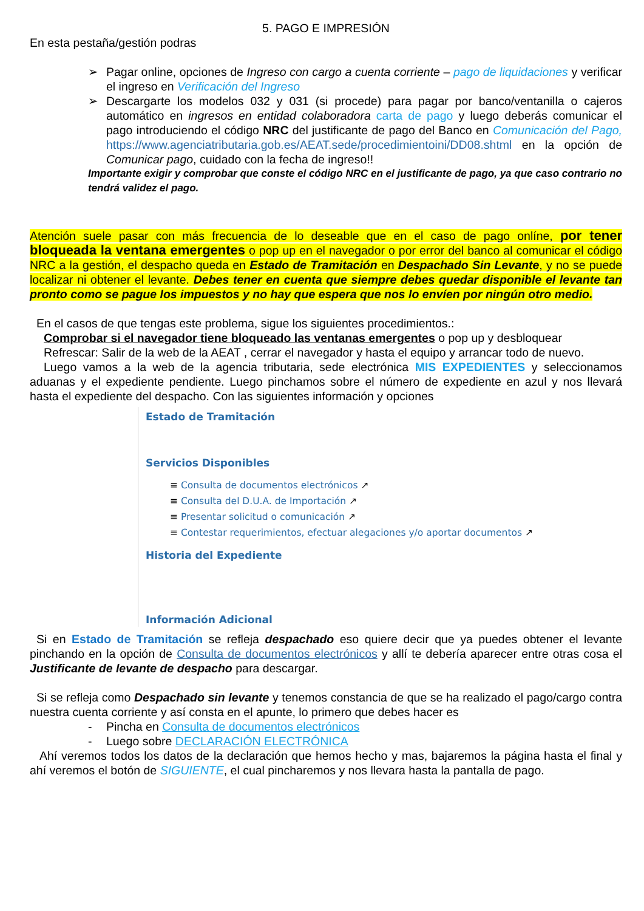5. PAGO E IMPRESIÓN
En esta pestaña/gestión podras
➢ Pagar online, opciones de Ingreso con cargo a cuenta corriente – pago de liquidaciones y verificar el ingreso en Verificación del Ingreso
➢ Descargarte los modelos 032 y 031 (si procede) para pagar por banco/ventanilla o cajeros automático en ingresos en entidad colaboradora carta de pago y luego deberás comunicar el pago introduciendo el código NRC del justificante de pago del Banco en Comunicación del Pago, https://www.agenciatributaria.gob.es/AEAT.sede/procedimientoini/DD08.shtml en la opción de Comunicar pago, cuidado con la fecha de ingreso!!
Importante exigir y comprobar que conste el código NRC en el justificante de pago, ya que caso contrario no tendrá validez el pago.
Atención suele pasar con más frecuencia de lo deseable que en el caso de pago onlíne, por tener bloqueada la ventana emergentes o pop up en el navegador o por error del banco al comunicar el código NRC a la gestión, el despacho queda en Estado de Tramitación en Despachado Sin Levante, y no se puede localizar ni obtener el levante. Debes tener en cuenta que siempre debes quedar disponible el levante tan pronto como se pague los impuestos y no hay que espera que nos lo envíen por ningún otro medio.
En el casos de que tengas este problema, sigue los siguientes procedimientos.:
Comprobar si el navegador tiene bloqueado las ventanas emergentes o pop up y desbloquear
Refrescar: Salir de la web de la AEAT , cerrar el navegador y hasta el equipo y arrancar todo de nuevo.
Luego vamos a la web de la agencia tributaria, sede electrónica MIS EXPEDIENTES y seleccionamos aduanas y el expediente pendiente. Luego pinchamos sobre el número de expediente en azul y nos llevará hasta el expediente del despacho. Con las siguientes información y opciones
Estado de Tramitación
Servicios Disponibles
≡ Consulta de documentos electrónicos ↗
≡ Consulta del D.U.A. de Importación ↗
≡ Presentar solicitud o comunicación ↗
≡ Contestar requerimientos, efectuar alegaciones y/o aportar documentos ↗
Historia del Expediente
Información Adicional
Si en Estado de Tramitación se refleja despachado eso quiere decir que ya puedes obtener el levante pinchando en la opción de Consulta de documentos electrónicos y allí te debería aparecer entre otras cosa el Justificante de levante de despacho para descargar.
Si se refleja como Despachado sin levante y tenemos constancia de que se ha realizado el pago/cargo contra nuestra cuenta corriente y así consta en el apunte, lo primero que debes hacer es
- Pincha en Consulta de documentos electrónicos
- Luego sobre DECLARACIÓN ELECTRÓNICA
Ahí veremos todos los datos de la declaración que hemos hecho y mas, bajaremos la página hasta el final y ahí veremos el botón de SIGUIENTE, el cual pincharemos y nos llevara hasta la pantalla de pago.